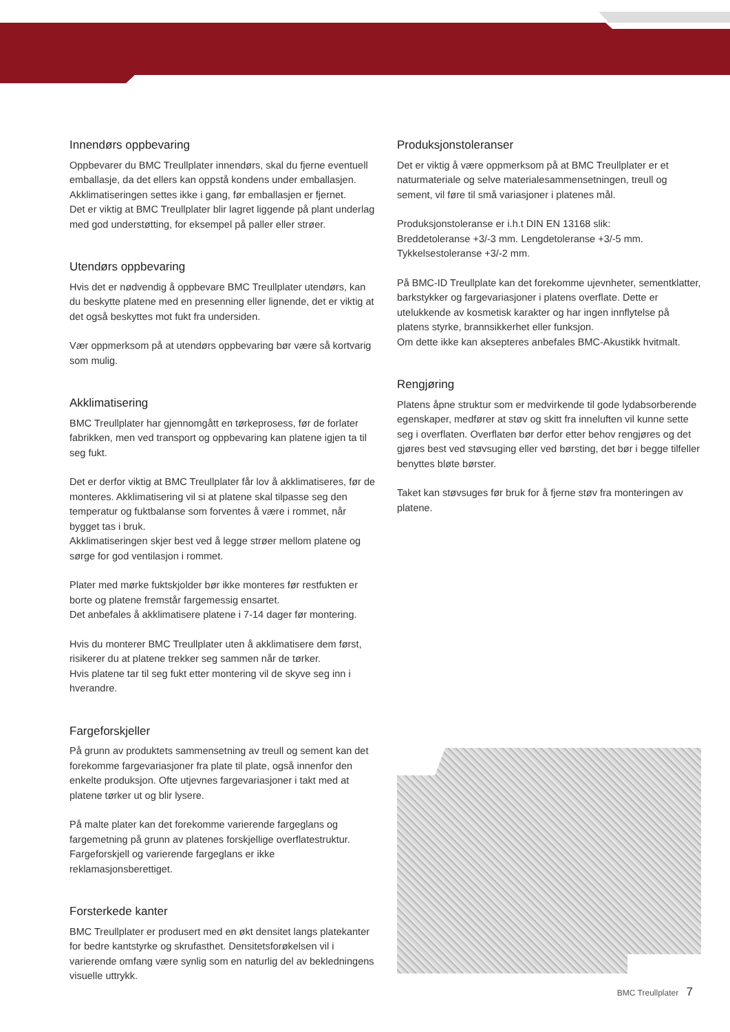Innendørs oppbevaring
Oppbevarer du BMC Treullplater innendørs, skal du fjerne eventuell emballasje, da det ellers kan oppstå kondens under emballasjen. Akklimatiseringen settes ikke i gang, før emballasjen er fjernet.
Det er viktig at BMC Treullplater blir lagret liggende på plant underlag med god understøtting, for eksempel på paller eller strøer.
Utendørs oppbevaring
Hvis det er nødvendig å oppbevare BMC Treullplater utendørs, kan du beskytte platene med en presenning eller lignende, det er viktig at det også beskyttes mot fukt fra undersiden.
Vær oppmerksom på at utendørs oppbevaring bør være så kortvarig som mulig.
Akklimatisering
BMC Treullplater har gjennomgått en tørkeprosess, før de forlater fabrikken, men ved transport og oppbevaring kan platene igjen ta til seg fukt.
Det er derfor viktig at BMC Treullplater får lov å akklimatiseres, før de monteres. Akklimatisering vil si at platene skal tilpasse seg den temperatur og fuktbalanse som forventes å være i rommet, når bygget tas i bruk.
Akklimatiseringen skjer best ved å legge strøer mellom platene og sørge for god ventilasjon i rommet.
Plater med mørke fuktskjolder bør ikke monteres før restfukten er borte og platene fremstår fargemessig ensartet.
Det anbefales å akklimatisere platene i 7-14 dager før montering.
Hvis du monterer BMC Treullplater uten å akklimatisere dem først, risikerer du at platene trekker seg sammen når de tørker.
Hvis platene tar til seg fukt etter montering vil de skyve seg inn i hverandre.
Fargeforskjeller
På grunn av produktets sammensetning av treull og sement kan det forekomme fargevariasjoner fra plate til plate, også innenfor den enkelte produksjon. Ofte utjevnes fargevariasjoner i takt med at platene tørker ut og blir lysere.
På malte plater kan det forekomme varierende fargeglans og fargemetning på grunn av platenes forskjellige overflatestruktur. Fargeforskjell og varierende fargeglans er ikke reklamasjonsberettiget.
Forsterkede kanter
BMC Treullplater er produsert med en økt densitet langs platekanter for bedre kantstyrke og skrufasthet. Densitetsforøkelsen vil i varierende omfang være synlig som en naturlig del av bekledningens visuelle uttrykk.
Produksjonstoleranser
Det er viktig å være oppmerksom på at BMC Treullplater er et naturmateriale og selve materialesammensetningen, treull og sement, vil føre til små variasjoner i platenes mål.
Produksjonstoleranse er i.h.t DIN EN 13168 slik:
Breddetoleranse +3/-3 mm. Lengdetoleranse +3/-5 mm.
Tykkelsestoleranse +3/-2 mm.
På BMC-ID Treullplate kan det forekomme ujevnheter, sementklatter, barkstykker og fargevariasjoner i platens overflate. Dette er utelukkende av kosmetisk karakter og har ingen innflytelse på platens styrke, brannsikkerhet eller funksjon.
Om dette ikke kan aksepteres anbefales BMC-Akustikk hvitmalt.
Rengjøring
Platens åpne struktur som er medvirkende til gode lydabsorberende egenskaper, medfører at støv og skitt fra inneluften vil kunne sette seg i overflaten. Overflaten bør derfor etter behov rengjøres og det gjøres best ved støvsuging eller ved børsting, det bør i begge tilfeller benyttes bløte børster.
Taket kan støvsuges før bruk for å fjerne støv fra monteringen av platene.
BMC Treullplater 7